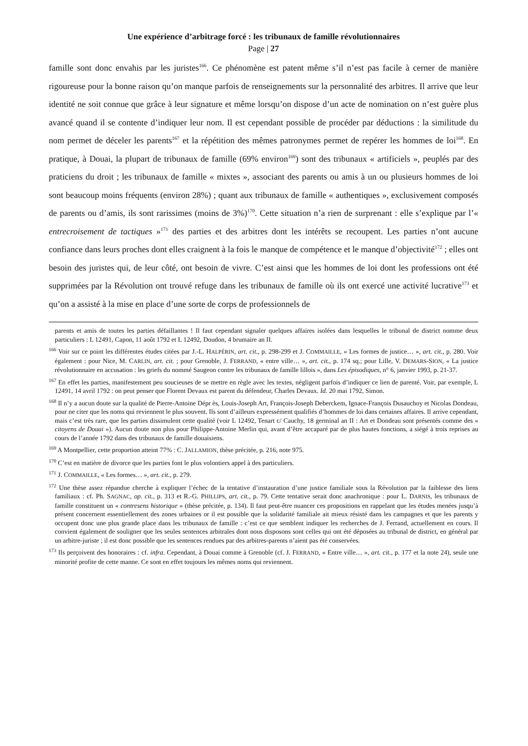Une expérience d’arbitrage forcé : les tribunaux de famille révolutionnaires
Page | 27
famille sont donc envahis par les juristes<sup>166</sup>. Ce phénomène est patent même s’il n’est pas facile à cerner de manière rigoureuse pour la bonne raison qu’on manque parfois de renseignements sur la personnalité des arbitres. Il arrive que leur identité ne soit connue que grâce à leur signature et même lorsqu’on dispose d’un acte de nomination on n’est guère plus avancé quand il se contente d’indiquer leur nom. Il est cependant possible de procéder par déductions : la similitude du nom permet de déceler les parents<sup>167</sup> et la répétition des mêmes patronymes permet de repérer les hommes de loi<sup>168</sup>. En pratique, à Douai, la plupart de tribunaux de famille (69% environ<sup>169</sup>) sont des tribunaux « artificiels », peuplés par des praticiens du droit ; les tribunaux de famille « mixtes », associant des parents ou amis à un ou plusieurs hommes de loi sont beaucoup moins fréquents (environ 28%) ; quant aux tribunaux de famille « authentiques », exclusivement composés de parents ou d’amis, ils sont rarissimes (moins de 3%)<sup>170</sup>. Cette situation n’a rien de surprenant : elle s’explique par l’« entrecroisement de tactiques »<sup>171</sup> des parties et des arbitres dont les intérêts se recoupent. Les parties n’ont aucune confiance dans leurs proches dont elles craignent à la fois le manque de compétence et le manque d’objectivité<sup>172</sup> ; elles ont besoin des juristes qui, de leur côté, ont besoin de vivre. C’est ainsi que les hommes de loi dont les professions ont été supprimées par la Révolution ont trouvé refuge dans les tribunaux de famille où ils ont exercé une activité lucrative<sup>173</sup> et qu’on a assisté à la mise en place d’une sorte de corps de professionnels de
parents et amis de toutes les parties défaillantes ! Il faut cependant signaler quelques affaires isolées dans lesquelles le tribunal de district nomme deux particuliers : L 12491, Capon, 11 août 1792 et L 12492, Doudon, 4 brumaire an II.
<sup>166</sup> Voir sur ce point les différentes études citées par J.-L. HALPÉRIN, art. cit., p. 298-299 et J. COMMAILLE, « Les formes de justice… », art. cit., p. 280. Voir également : pour Nice, M. CARLIN, art. cit. ; pour Grenoble, J. FERRAND, « entre ville… », art. cit., p. 174 sq.; pour Lille, V. DEMARS-SION, « La justice révolutionnaire en accusation : les griefs du nommé Saugeon contre les tribunaux de famille lillois », dans Les épisodiques, n° 6, janvier 1993, p. 21-37.
<sup>167</sup> En effet les parties, manifestement peu soucieuses de se mettre en règle avec les textes, négligent parfois d’indiquer ce lien de parenté. Voir, par exemple, L 12491, 14 avril 1792 : on peut penser que Florent Devaux est parent du défendeur, Charles Devaux. Id. 20 mai 1792, Simon.
<sup>168</sup> Il n’y a aucun doute sur la qualité de Pierre-Antoine Dépr ès, Louis-Joseph Art, François-Joseph Deberckem, Ignace-François Dusauchoy et Nicolas Dondeau, pour ne citer que les noms qui reviennent le plus souvent. Ils sont d’ailleurs expressément qualifiés d’hommes de loi dans certaines affaires. Il arrive cependant, mais c’est très rare, que les parties dissimulent cette qualité (voir L 12492, Tenart c/ Cauchy, 18 germinal an II : Art et Dondeau sont présentés comme des « citoyens de Douai »). Aucun doute non plus pour Philippe-Antoine Merlin qui, avant d’être accaparé par de plus hautes fonctions, a siégé à trois reprises au cours de l’année 1792 dans des tribunaux de famille douaisiens.
<sup>169</sup> A Montpellier, cette proportion atteint 77% : C. JALLAMION, thèse précitée, p. 216, note 975.
<sup>170</sup> C’est en matière de divorce que les parties font le plus volontiers appel à des particuliers.
<sup>171</sup> J. COMMAILLE, « Les formes… », art. cit., p. 279.
<sup>172</sup> Une thèse assez répandue cherche à expliquer l’échec de la tentative d’instauration d’une justice familiale sous la Révolution par la faiblesse des liens familiaux : cf. Ph. SAGNAC, op. cit., p. 313 et R.-G. PHILLIPS, art. cit., p. 79. Cette tentative serait donc anachronique : pour L. DARNIS, les tribunaux de famille constituent un « contresens historique » (thèse précitée, p. 134). Il faut peut-être nuancer ces propositions en rappelant que les études menées jusqu’à présent concernent essentiellement des zones urbaines or il est possible que la solidarité familiale ait mieux résisté dans les campagnes et que les parents y occupent donc une plus grande place dans les tribunaux de famille : c’est ce que semblent indiquer les recherches de J. Ferrand, actuellement en cours. Il convient également de souligner que les seules sentences arbitrales dont nous disposons sont celles qui ont été déposées au tribunal de district, en général par un arbitre-juriste ; il est donc possible que les sentences rendues par des arbitres-parents n’aient pas été conservées.
<sup>173</sup> Ils perçoivent des honoraires : cf. infra. Cependant, à Douai comme à Grenoble (cf. J. FERRAND, « Entre ville… », art. cit., p. 177 et la note 24), seule une minorité profite de cette manne. Ce sont en effet toujours les mêmes noms qui reviennent.